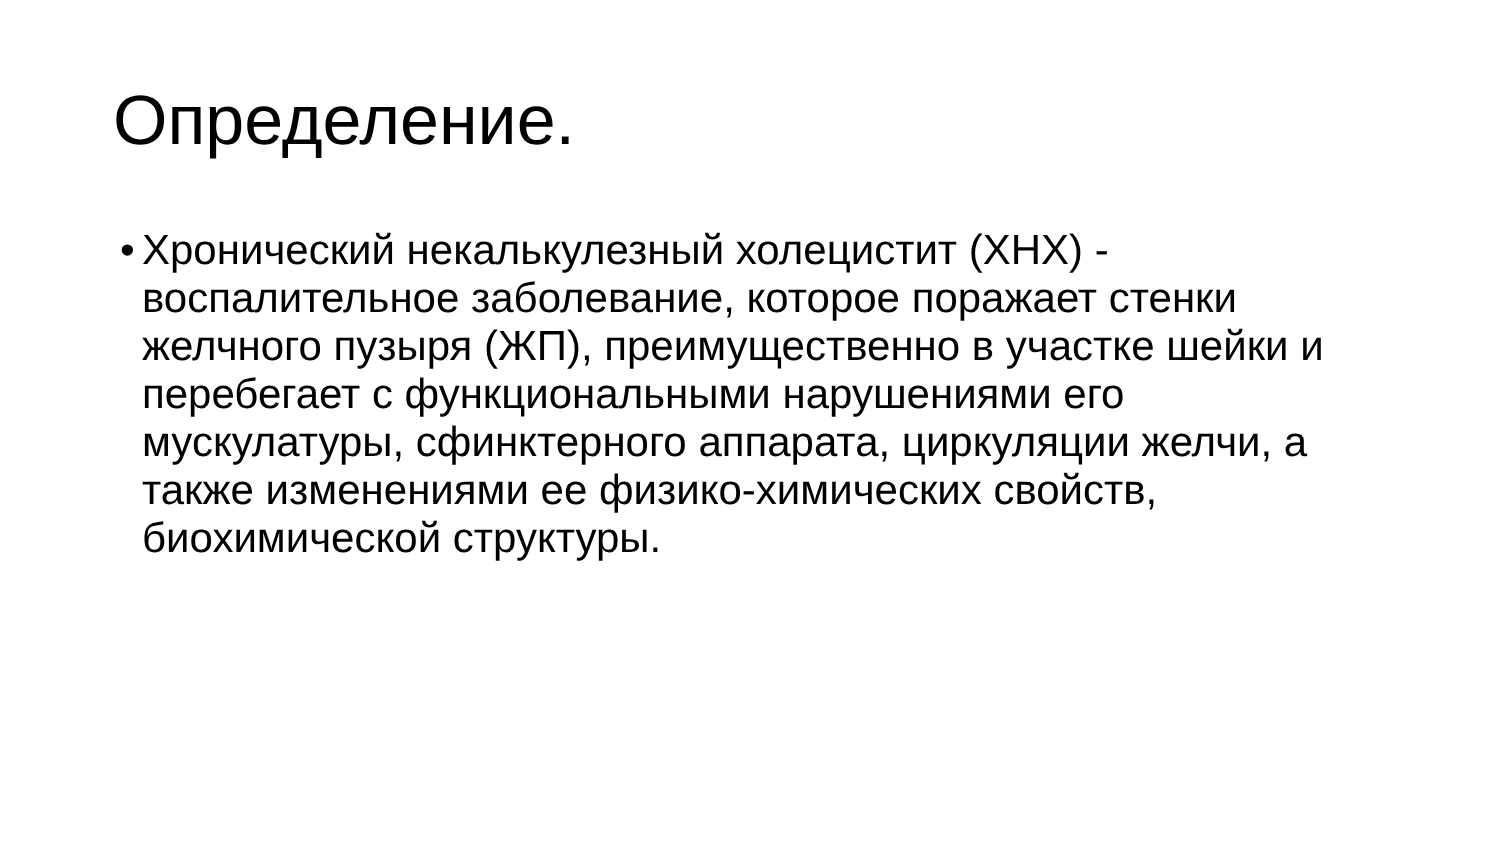Определение.
• Хронический некалькулезный холецистит (ХНХ) - воспалительное заболевание, которое поражает стенки желчного пузыря (ЖП), преимущественно в участке шейки и перебегает с функциональными нарушениями его мускулатуры, сфинктерного аппарата, циркуляции желчи, а также изменениями ее физико-химических свойств, биохимической структуры.